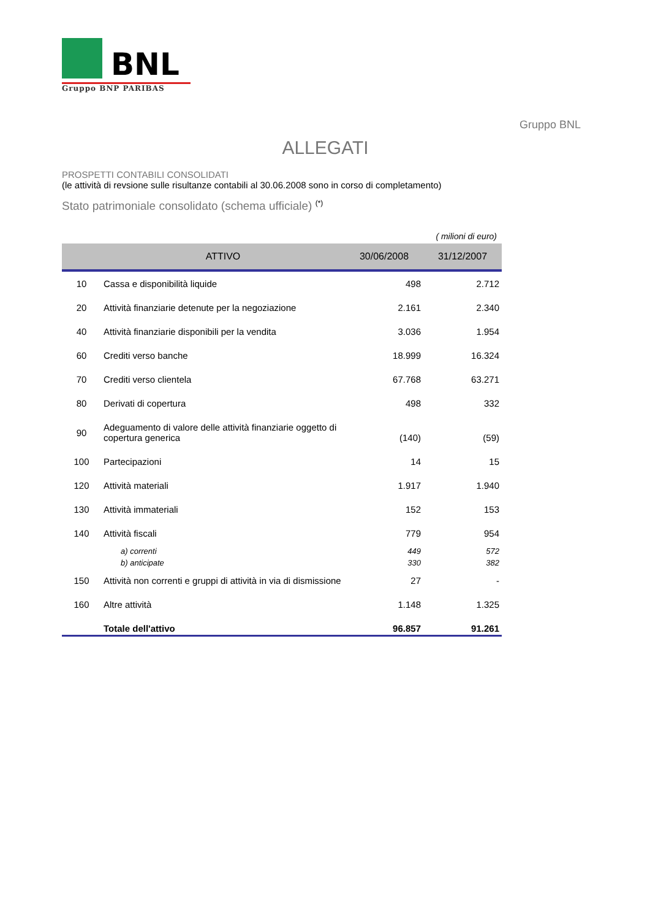BNL
Gruppo BNP PARIBAS
Gruppo BNL
ALLEGATI
PROSPETTI CONTABILI CONSOLIDATI
(le attività di revsione sulle risultanze contabili al 30.06.2008 sono in corso di completamento)
Stato patrimoniale consolidato (schema ufficiale) <sup>(*)</sup>
( milioni di euro)
| | ATTIVO | 30/06/2008 | 31/12/2007 |
| --- | --- | --- | --- |
| 10 | Cassa e disponibilità liquide | 498 | 2.712 |
| 20 | Attività finanziarie detenute per la negoziazione | 2.161 | 2.340 |
| 40 | Attività finanziarie disponibili per la vendita | 3.036 | 1.954 |
| 60 | Crediti verso banche | 18.999 | 16.324 |
| 70 | Crediti verso clientela | 67.768 | 63.271 |
| 80 | Derivati di copertura | 498 | 332 |
| 90 | Adeguamento di valore delle attività finanziarie oggetto di copertura generica | (140) | (59) |
| 100 | Partecipazioni | 14 | 15 |
| 120 | Attività materiali | 1.917 | 1.940 |
| 130 | Attività immateriali | 152 | 153 |
| 140 | Attività fiscali | 779 | 954 |
| | a) correnti | 449 | 572 |
| | b) anticipate | 330 | 382 |
| 150 | Attività non correnti e gruppi di attività in via di dismissione | 27 | - |
| 160 | Altre attività | 1.148 | 1.325 |
| | Totale dell'attivo | 96.857 | 91.261 |